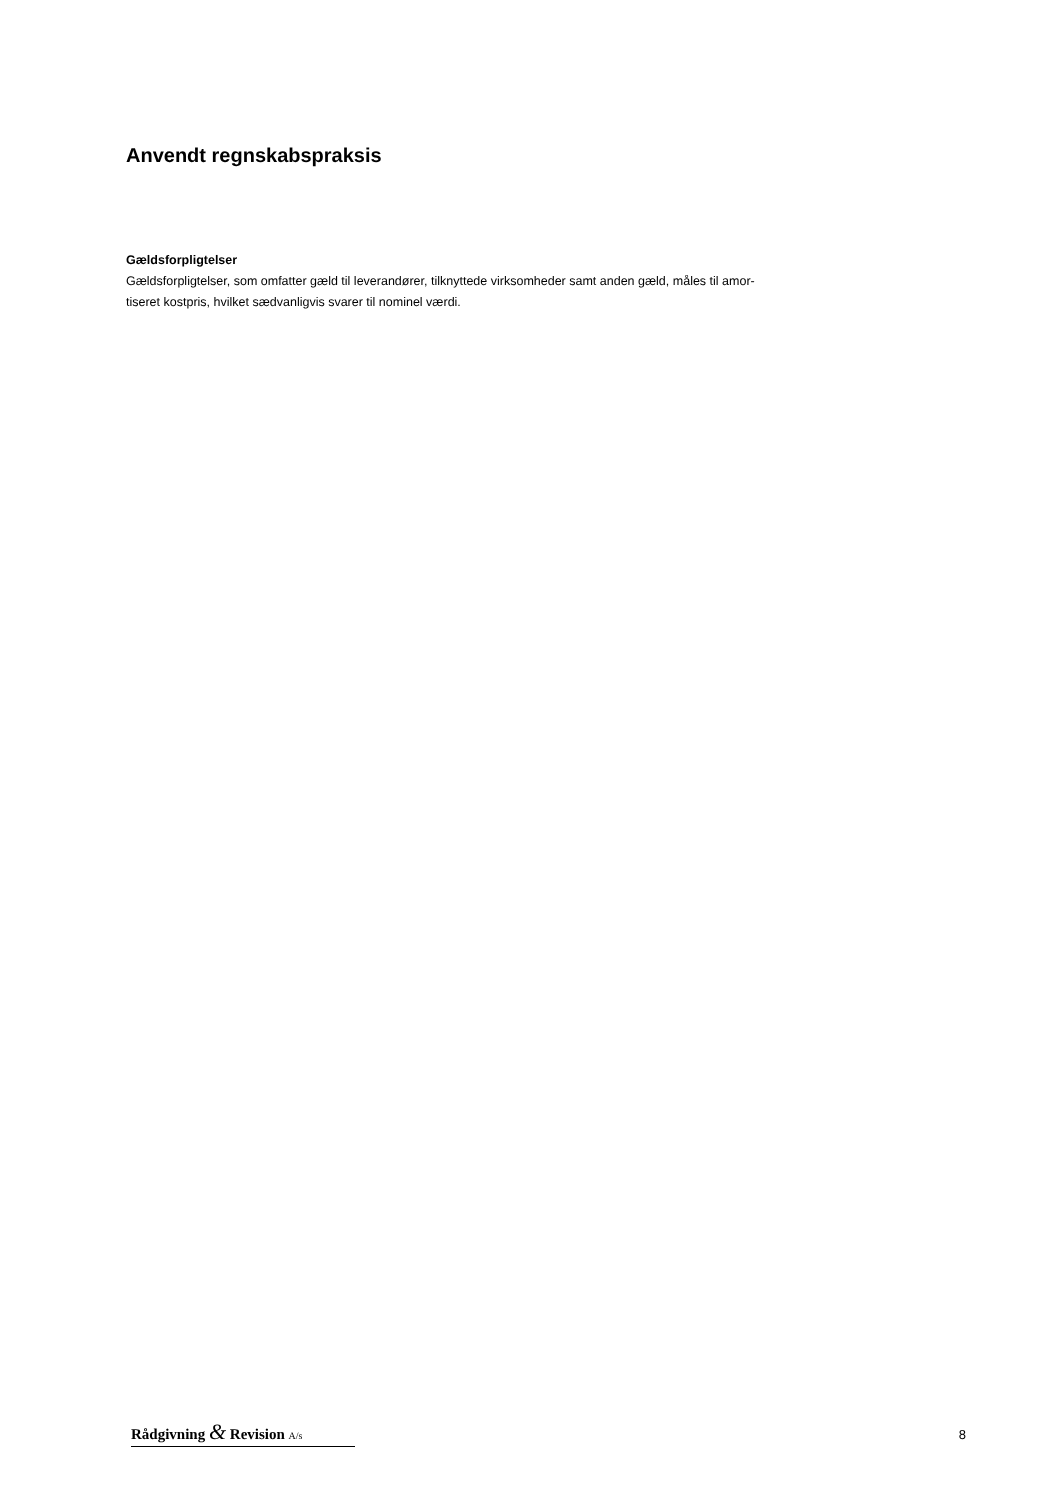Anvendt regnskabspraksis
Gældsforpligtelser
Gældsforpligtelser, som omfatter gæld til leverandører, tilknyttede virksomheder samt anden gæld, måles til amor-
tiseret kostpris, hvilket sædvanligvis svarer til nominel værdi.
Rådgivning & Revision A/s
8